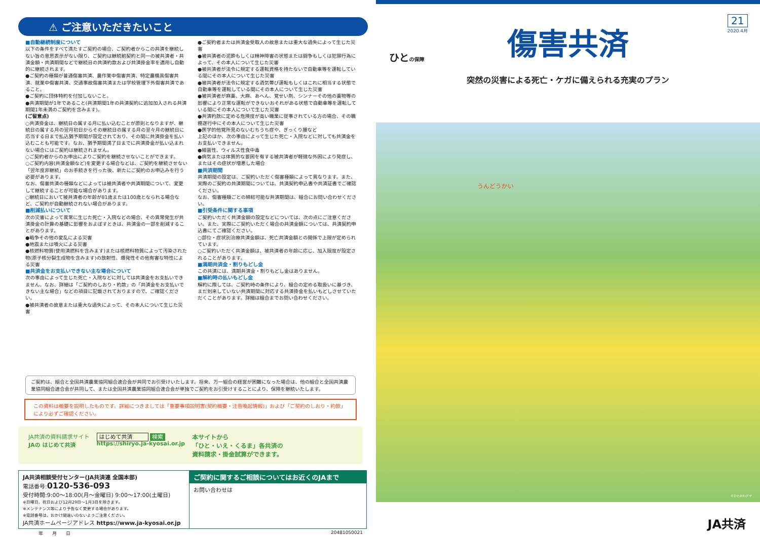⚠ ご注意いただきたいこと
■自動継続制度について
以下の条件をすべて満たすご契約の場合、ご契約者からこの共済を継続しない旨の意思表示がない限り、ご契約は継続前契約と同一の被共済者・共済金額・共済期間などで継続日の共済約款および共済掛金率を適用し自動的に継続されます。
●ご契約の種類が普通傷害共済、農作業中傷害共済、特定農機具傷害共済、就業中傷害共済、交通事故傷害共済または学校管理下外傷害共済であること。
●ご契約に団体特約を付加しないこと。
●共済期間が1年であること(共済期間1年の共済契約に追加加入される共済期間1年未満のご契約を含みます)。
(ご留意点)
○共済掛金は、継続日の属する月に払い込むことが原則となりますが、継続日の属する月の翌月初日からその継続日の属する月の翌々月の継続日に応当する日まで払込猶予期間が設定されており、その間に共済掛金を払い込むことも可能です。なお、猶予期間満了日までに共済掛金が払い込まれない場合にはご契約は継続されません。
○ご契約者からのお申出によりご契約を継続させないことができます。
○ご契約内容(共済金額など)を変更する場合などは、ご契約を継続させない「翌年度非継続」のお手続きを行った後、新たにご契約のお申込みを行う必要があります。
なお、傷害共済の種類などによっては被共済者や共済期間について、変更して継続することが可能な場合があります。
○継続日において被共済者の年齢が81歳または100歳となられる場合など、ご契約が自動継続されない場合があります。
■削減払いについて
次の災害によって異常に生じた死亡・入院などの場合、その異常発生が共済掛金の計算の基礎に影響をおよぼすときは、共済金の一部を削減することがあります。
●戦争その他の変乱による災害
●地震または噴火による災害
●核燃料物質(使用済燃料を含みます)または核燃料物質によって汚染された物(原子核分裂生成物を含みます)の放射性、爆発性その他有害な特性による災害
■共済金をお支払いできない主な場合について
次の事由によって生じた死亡・入院などに対しては共済金をお支払いできません。なお、詳細は「ご契約のしおり・約款」の「共済金をお支払いできない主な場合」などの項目に記載されておりますので、ご確認ください。
●被共済者の故意または重大な過失によって、その本人について生じた災害
●ご契約者または共済金受取人の故意または重大な過失によって生じた災害
●被共済者の泥酔もしくは精神障害の状態または闘争もしくは犯罪行為によって、その本人について生じた災害
●被共済者が法令に規定する運転資格を持たないで自動車等を運転している間にその本人について生じた災害
●被共済者が法令に規定する酒気帯び運転もしくはこれに相当する状態で自動車等を運転している間にその本人について生じた災害
●被共済者が麻薬、大麻、あへん、覚せい剤、シンナーその他の薬物等の影響により正常な運転ができないおそれがある状態で自動車等を運転している間にその本人について生じた災害
●共済約款に定める危険度が高い職業に従事されている方の場合、その職務遂行中にその本人について生じた災害
●医学的他覚所見のないむちうち症や、ぎっくり腰など
上記のほか、次の事由によって生じた死亡・入院などに対しても共済金をお支払いできません。
●細菌性、ウィルス性食中毒
●病気または体質的な要因を有する被共済者が軽微な外因により発症し、またはその症状が増悪した場合
■共済期間
共済期間の設定は、ご契約いただく傷害種類によって異なります。また、実際のご契約の共済期間については、共済契約申込書や共済証書でご確認ください。
なお、傷害種類ごとの締結可能な共済期間は、組合にお問い合わせください。
■引受条件に関する事項
ご契約いただく共済金額の設定などについては、次の点にご注意ください。また、実際にご契約いただく場合の共済金額については、共済契約申込書にてご確認ください。
○部位・症状別治療共済金額は、死亡共済金額との関係で上限が定められています。
○ご契約いただく共済金額は、被共済者の年齢に応じ、加入限度が設定されることがあります。
■満期共済金・割りもどし金
この共済には、満期共済金・割りもどし金はありません。
■解約時の払いもどし金
解約に際しては、ご契約時の条件により、組合の定める取扱いに基づき、まだ到来していない共済期間に対応する共済掛金を払いもどしさせていただくことがあります。詳細は組合までお問い合わせください。
ご契約は、組合と全国共済農業協同組合連合会が共同でお引受けいたします。将来、万一組合の経営が困難になった場合は、他の組合と全国共済農業協同組合連合会が共同して、または全国共済農業協同組合連合会が単独でご契約をお引受けすることにより、保障を継続いたします。
この資料は概要を説明したものです。詳細につきましては「重要事項説明書(契約概要・注意喚起情報)」および「ご契約のしおり・約款」により必ずご確認ください。
JA共済の資料請求サイト
JAの はじめて共済
はじめて共済 検索
https://shiryo.ja-kyosai.or.jp
本サイトから
「ひと・いえ・くるま」各共済の
資料請求・掛金試算ができます。
JA共済相談受付センター(JA共済連 全国本部)
電話番号:0120-536-093
受付時間:9:00～18:00(月～金曜日) 9:00～17:00(土曜日)
※日曜日、祝日および12月29日～1月3日を除きます。
※メンテナンス等により予告なく変更する場合があります。
※電話番号は、おかけ間違いのないようご注意ください。
JA共済ホームページアドレス https://www.ja-kyosai.or.jp
ご契約に関するご相談についてはお近くのJAまで
お問い合わせは
年　　月　　日 20481050021
21
2020.4月
ひとの保障
傷害共済
突然の災害による死亡・ケガに備えられる充実のプラン
うんどうかい
©ひとのわグマ
JA共済